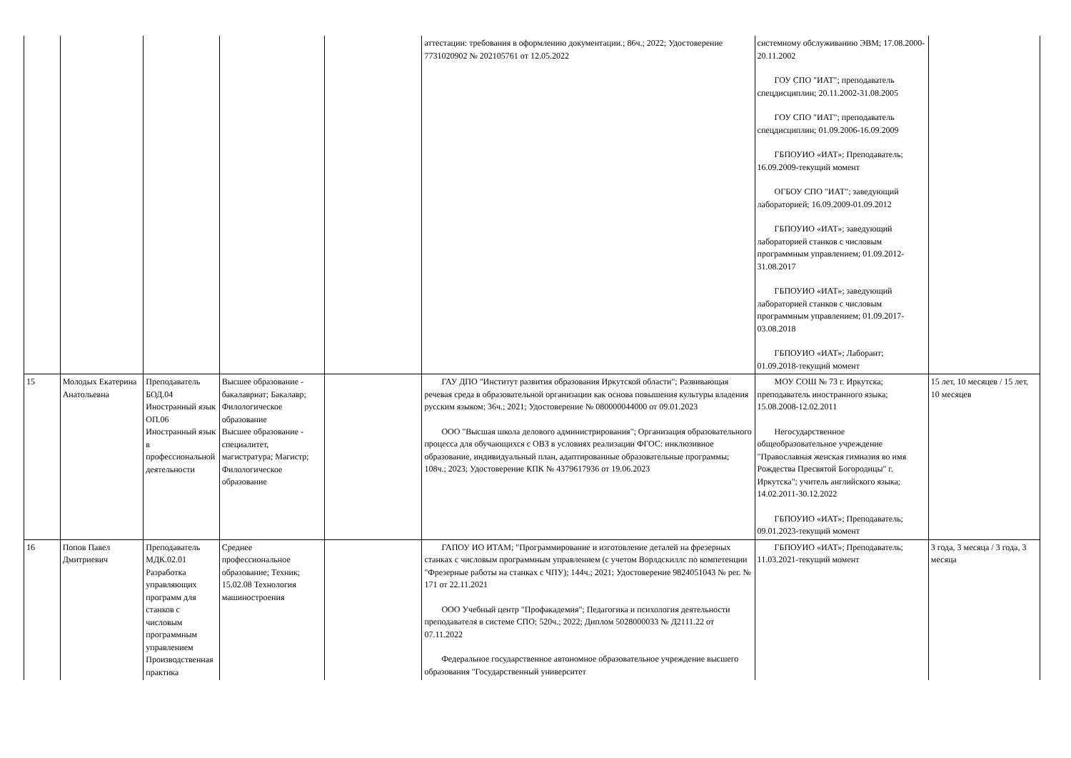| | | | | | аттестации: требования в оформлению документации.; 86ч.; 2022; Удостоверение 7731020902 № 202105761 от 12.05.2022 | системному обслуживанию ЭВМ; 17.08.2000-20.11.2002 ГОУ СПО "ИАТ"; преподаватель спецдисциплин; 20.11.2002-31.08.2005 ГОУ СПО "ИАТ"; преподаватель спецдисциплин; 01.09.2006-16.09.2009 ГБПОУИО «ИАТ»; Преподаватель; 16.09.2009-текущий момент ОГБОУ СПО "ИАТ"; заведующий лабораторией; 16.09.2009-01.09.2012 ГБПОУИО «ИАТ»; заведующий лабораторией станков с числовым программным управлением; 01.09.2012-31.08.2017 ГБПОУИО «ИАТ»; заведующий лабораторией станков с числовым программным управлением; 01.09.2017-03.08.2018 ГБПОУИО «ИАТ»; Лаборант; 01.09.2018-текущий момент | |
| 15 | Молодых Екатерина Анатольевна | Преподаватель БОД.04 Иностранный язык ОП.06 Иностранный язык в профессиональной деятельности | Высшее образование - бакалавриат; Бакалавр; Филологическое образование Высшее образование - специалитет, магистратура; Магистр; Филологическое образование | | ГАУ ДПО "Институт развития образования Иркутской области"; Развивающая речевая среда в образовательной организации как основа повышения культуры владения русским языком; 36ч.; 2021; Удостоверение № 080000044000 от 09.01.2023 ООО "Высшая школа делового администрирования"; Организация образовательного процесса для обучающихся с ОВЗ в условиях реализации ФГОС: инклюзивное образование, индивидуальный план, адаптированные образовательные программы; 108ч.; 2023; Удостоверение КПК № 4379617936 от 19.06.2023 | МОУ СОШ № 73 г. Иркутска; преподаватель иностранного языка; 15.08.2008-12.02.2011 Негосударственное общеобразовательное учреждение "Православная женская гимназия во имя Рождества Пресвятой Богородицы" г. Иркутска"; учитель английского языка; 14.02.2011-30.12.2022 ГБПОУИО «ИАТ»; Преподаватель; 09.01.2023-текущий момент | 15 лет, 10 месяцев / 15 лет, 10 месяцев |
| 16 | Попов Павел Дмитриевич | Преподаватель МДК.02.01 Разработка управляющих программ для станков с числовым программным управлением Производственная практика | Среднее профессиональное образование; Техник; 15.02.08 Технология машиностроения | | ГАПОУ ИО ИТАМ; "Программирование и изготовление деталей на фрезерных станках с числовым программным управлением (с учетом Ворлдскиллс по компетенции "Фрезерные работы на станках с ЧПУ); 144ч.; 2021; Удостоверение 9824051043 № рег. № 171 от 22.11.2021 ООО Учебный центр "Профакадемия"; Педагогика и психология деятельности преподавателя в системе СПО; 520ч.; 2022; Диплом 5028000033 № Д2111.22 от 07.11.2022 Федеральное государственное автономное образовательное учреждение высшего образования "Государственный университет | ГБПОУИО «ИАТ»; Преподаватель; 11.03.2021-текущий момент | 3 года, 3 месяца / 3 года, 3 месяца |